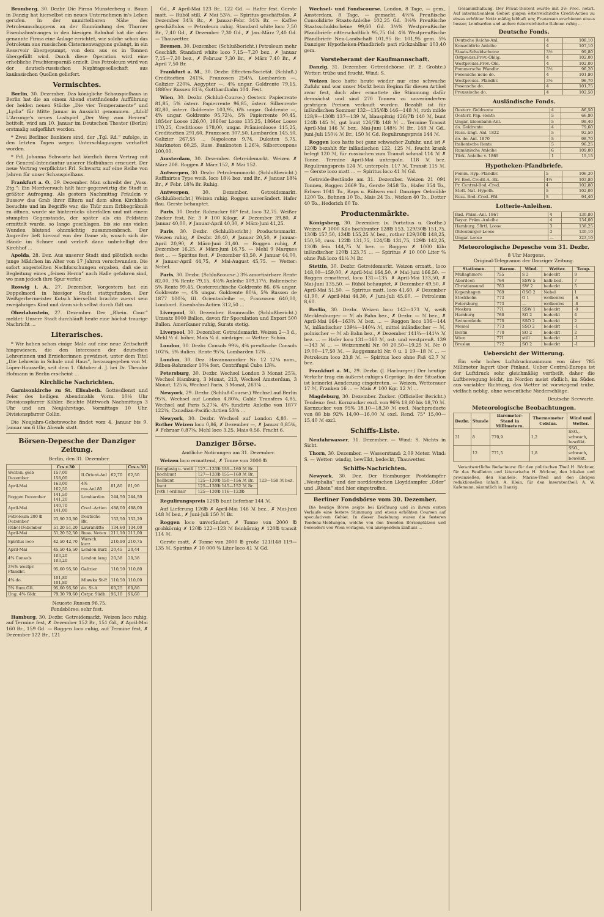Bromberg, 30. Dezbr. Die Firma Münsterberg u. Baum in Danzig hat hierselbst ein neues Unternehmen in's Leben gerufen. In der unmittelbaren Nähe des Petroleumschuppens an der Einmündung des Thorner Eisenbahnstranges in den hiesigen Bahnhof hat die oben genannte Firma eine Anlage errichtet, wie solche schon das Petroleum aus russischen Cisternenwaggons gelangt, in ein Reservoir übergepumpt, von dem aus es in Tonnen übergefüllt wird. Durch diese Operation wird eine erhebliche Frachtersparniß erzielt. Das Petroleum wird von der deutsch-russischen Naphtagesellschaft aus kaukasischen Quellen geliefert.
Vermischtes.
Berlin, 30. Dezember. Das königliche Schauspielhaus in Berlin hat die an einem Abend stattfindende Aufführung der beiden neuen Stücke „Die vier Temperamente“ und „Lydia“ für Mitte Januar in Aussicht genommen. „Adolf L'Arronge's neues Lustspiel „Der Weg zum Herzen“ betitelt, wird am 10. Januar im Deutschen Theater (Berlin) erstmalig aufgeführt werden.
* Zwei Berliner Bankiers sind, der „Tgl. Rd.“ zufolge, in den letzten Tagen wegen Unterschlagungen verhaftet worden.
* Frl. Johanna Schwartz hat kürzlich ihren Vertrag mit der General-Intendantur unserer Hofbühnen erneuert. Der neue Vertrag verpflichtet Frl. Schwartz auf eine Reihe von Jahren für unser Schauspielhaus.
Frankfurt a. O., 29. Dezember. Man schreibt der „Voss. Ztg.“: Ein Mordversuch hält hier gegenwärtig die Stadt in größter Aufregung. Als gestern Nachmittag Fräulein v. Bussow das Grab ihrer Eltern auf dem alten Kirchhofe besuchte und im Begriffe war, die Thür zum Erbbegräbniß zu öffnen, wurde sie hinterrücks überfallen und mit einem stumpfen Gegenstande, der später als ein Feldstein ermittelt wurde, so lange geschlagen, bis sie aus vielen Wunden blutend ohnmächtig zusammenbrach. Der Angreifer ließ hierauf von der Dame ab, wusch sich die Hände im Schnee und verließ dann unbehelligt den Kirchhof ...
Apolda, 28. Dez. Aus unserer Stadt sind plötzlich sechs junge Mädchen im Alter von 17 Jahren verschwunden. Die sofort angestellten Nachforschungen ergaben, daß sie in Begleitung eines „feinen Herrn“ nach Halle gefahren sind, wo man jedoch ihre Spur verlor.
Roswig i. A., 27. Dezember. Vorgestern hat ein Doppelmord in hiesiger Stadt stattgefunden. Der Weißgerbermeister Kotsch hierselbst brachte zuerst sein zweijähriges Kind und dann sich selbst durch Gift um.
Oberlahnstein, 27. Dezember. Der „Rhein. Cour.“ meldet: Unsere Stadt durchläuft heute eine höchst traurige Nachricht ...
Literarisches.
* Wir haben schon einige Male auf eine neue Zeitschrift hingewiesen, die den Interessen der deutschen Lehrerinnen und Erzieherinnen gewidmet, unter dem Titel „Die Lehrerin in Schule und Haus“, herausgegeben von M. Löper-Housselle, seit dem 1. Oktober d. J. bei Dr. Theodor Hofmann in Berlin erscheint ...
Kirchliche Nachrichten.
Garnisonkirche zu St. Elisabeth. Gottesdienst und Feier des heiligen Abendmahls Vorm. 10½ Uhr Divisionspfarrer Köhler. Beichte Mittwoch Nachmittags 3 Uhr und am Neujahrstage, Vormittags 10 Uhr, Divisionspfarrer Collin.
Die Neujahrs-Gebetswoche findet vom 4. Januar bis 9. Januar um 6 Uhr Abends statt.
Börsen-Depesche der Danziger Zeitung.
Berlin, den 31. Dezember.
| | Crs.v.30 | | | Crs.v.30 |
| --- | --- | --- | --- | --- |
| Weizen, gelb Dezember | 157,00 158,00 | II.Orient-Anl | 62,70 | 62,50 |
| April-Mai | 163,00 162,50 | 4% rus.Anl.80 | 81,80 | 81,90 |
| Roggen Dezember | 141,50 141,20 | Lombarden | 244,50 | 244,50 |
| April-Mai | 140,70 141,00 | Cred.-Actien | 488,00 | 488,00 |
| Petroleum 200 ℔ Dezember | 23,90 23,80 | Deutsche Bk. | 152,50 | 152,20 |
| Rüböl Dezember | 51,20 51,20 | Laurahütte | 134,60 | 134,00 |
| April-Mai | 51,20 52,50 | Russ. Noten | 211,10 | 211,00 |
| Spiritus loco | 42,50 42,70 | Warsch. kurz | 210,90 | 210,75 |
| April-Mai | 45,50 45,50 | London kurz | 20,45 | 20,44 |
| 4% Consols | 103,20 103,20 | London lang | 20,38 | 20,38 |
| 3½% westpr. Pfandbr. | 95,60 95,60 | Galizier | 110,50 | 110,80 |
| 4% do. | 101,80 101,80 | Mlawka St-P. | 110,50 | 110,00 |
| 5% Rum.GR. | 95,60 95,60 | do. St-A. | 60,25 | 60,80 |
| Ung. 4% Gldr. | 79,30 79,60 | Ostpr. Südb. | 96,10 | 96,60 |
Neueste Russen 96,75.
Fondsbörse: sehr fest.
Hamburg, 30. Dezbr. Getreidemarkt. Weizen loco ruhig, auf Termine fest, ✗ Dezember 152 Br., 151 Gd., ✗ April-Mai 160 Br., 159 Gd. — Roggen loco ruhig, auf Termine fest, ✗ Dezember 122 Br., 121
Gd., ✗ April-Mai 123 Br., 122 Gd. — Hafer fest. Gerste matt. — Rüböl still, ✗ Mai 53½. — Spiritus geschäftslos, ✗ Dezember 34⅞ Br., ✗ Januar-Febr. 34⅞ Br. — Kaffee geschäftslos. — Petroleum ruhig. Standard white loco 7,50 Br., 7,40 Gd., ✗ Dezember 7,30 Gd., ✗ Jan.-März 7,40 Gd. — Thauwetter.
Bremen, 30. Dezember. (Schlußbericht.) Petroleum mehr Geschäft. Standard white loco 7,15—7,20 bez., ✗ Januar 7,15—7,20 bez., ✗ Februar 7,30 Br., ✗ März 7,40 Br., ✗ April 7,50 Br.
Frankfurt a. M., 30. Dezbr. Effecten-Societät. (Schluß.) Creditactien 241⅝, Franzosen 254¼, Lombarden —, Galizier 220⅝, Aegypter —, 4% ungar. Goldrente 79,15, 1880er Russen 81⅞, Gotthardbahn 104. Fest.
Wien, 30. Dezbr. (Schluß-Course.) Oesterr. Papierrente 81,85, 5% österr. Papierrente 96,85, österr. Silberrente 82,80, österr. Goldrente 103,95, 6% ungar. Goldrente —, 4% ungar. Goldrente 95,72½, 5% Papierrente 90,45, 1854er Loose 126,00, 1860er Loose 135,25, 1864er Loose 170,25, Creditloose 178,00, ungar. Prämienloose 115,25, Creditactien 291,60, Franzosen 307,50, Lombarden 145,50, Galizier 267,55 ... Napoleons 9,74, Dukaten 5,75, Marknoten 60,25, Russ. Banknoten 1,26⅞, Silbercoupons 100,00.
Amsterdam, 30. Dezember. Getreidemarkt. Weizen ✗ März 208. Roggen ✗ März 152, ✗ Mai 152.
Antwerpen, 30. Dezbr. Petroleummarkt. (Schlußbericht.) Raffinirtes Type weiß, loco 18½ bez. und Br., ✗ Januar 18⅜ Br., ✗ Febr. 18⅜ Br. Ruhig.
Antwerpen, 30. Dezember. Getreidemarkt. (Schlußbericht.) Weizen ruhig. Roggen unverändert. Hafer flau. Gerste behauptet.
Paris, 30. Dezbr. Rohzucker 88° fest, loco 32,75. Weißer Zucker fest, Nr. 3 ✗ 100 Kilogr. ✗ Dezember 39,80, ✗ Januar 40,00, ✗ Januar-April 40,30, ✗ März-Juni 41,25.
Paris, 30. Dezbr. (Schlußbericht.) Productenmarkt. Weizen ruhig, ✗ Dezbr. 20,40, ✗ Januar 20,50, ✗ Januar-April 20,90, ✗ März-Juni 21,40. — Roggen ruhig, ✗ Dezember 16,25, ✗ März-Juni 16,75. — Mehl 9 Marques fest ... — Spiritus fest, ✗ Dezember 43,50, ✗ Januar 44,00, ✗ Januar-April 44,75, ✗ Mai-August 45,75. — Wetter: Nebel.
Paris, 30. Dezbr. (Schlußcourse.) 3% amortisirbare Rente 82,00, 3% Rente 79,15, 4½% Anleihe 109,17½, Italienische 5% Rente 99,45, Oesterreichische Goldrente 86, 6% ungar. Goldrente —, 4% ungar. Goldrente 80⅛, 5% Russen de 1877 100⅞, III. Orientanleihe —, Franzosen 640,00, Lombard. Eisenbahn-Actien 312,50 ...
Liverpool, 30. Dezember. Baumwolle. (Schlußbericht.) Umsatz 8000 Ballen, davon für Speculation und Export 500 Ballen. Amerikaner ruhig, Surats stetig.
Liverpool, 30. Dezember. Getreidemarkt. Weizen 2—3 d., Mehl ½ d. höher, Mais ¼ d. niedriger. — Wetter: Schön.
London, 30. Dezbr. Consols 99⅛, 4% preußische Consols 102⅝, 5% italien. Rente 95⅝, Lombarden 12⅜ ...
London, 30. Dez. Havannazucker Nr. 12 12⅛ nom., Rüben-Rohzucker 10⅝ fest, Centrifugal Cuba 13⅜.
Petersburg, 30. Dezbr. Wechsel London 3 Monat 25⅞, Wechsel Hamburg, 3 Monat, 213, Wechsel Amsterdam, 3 Monat, 125⅛, Wechsel Paris, 3 Monat, 263⅞ ...
Newyork, 29. Dezbr. (Schluß-Course.) Wechsel auf Berlin 95¼, Wechsel auf London 4,80⅝, Cable Transfers 4,85, Wechsel auf Paris 5,27⅛, 4% fundirte Anleihe von 1877 122⅝, Canadian-Pacific-Actien 53⅝ ...
Newyork, 30. Dezbr. Wechsel auf London 4,80. — Rother Weizen loco 0,86, ✗ Dezember —, ✗ Januar 0,85⅝, ✗ Februar 0,87⅝. Mehl loco 3,25, Mais 0,56, Fracht 6.
Danziger Börse.
Amtliche Notirungen am 31. Dezember.
Weizen loco ermattend, ✗ Tonne von 2000 ℔
| feinglasig u. weiß | 127—133℔ 155—160 ℳ Br. | 123—158 ℳ bez. |
| hochbunt | 127—133℔ 155—160 ℳ Br. | |
| hellbunt | 125—130℔ 150—156 ℳ Br. | |
| bunt | 125—130℔ 145—152 ℳ Br. | |
| roth / ordinair | 125—130℔ 116—123℔ | |
Regulirungspreis 126℔ bunt lieferbar 144 ℳ.
Auf Lieferung 126℔ ✗ April-Mai 146 ℳ bez., ✗ Mai-Juni 148 ℳ bez., ✗ Juni-Juli 150 ℳ Br.
Roggen loco unverändert, ✗ Tonne von 2000 ℔ grobkörnig ✗ 120℔ 122—123 ℳ feinkörnig ✗ 120℔ transit 114 ℳ.
Gerste matt, ✗ Tonne von 2000 ℔ große 121/148 119—135 ℳ. Spiritus ✗ 10 000 % Liter loco 41 ℳ Gd.
Wechsel- und Fondscourse. London, 8 Tage, — gem., Amsterdam, 8 Tage, — gemacht. 4½% Preußische Consolidirte Staats-Anleihe 102,25 Gd. 3½% Preußische Staatsschuldscheine 99,60 Gd. 3½% Westpreußische Pfandbriefe ritterschaftlich 95,75 Gd. 4% Westpreußische Pfandbriefe Neu-Landschaft 101,95 Br. 101,95 gem. 5% Danziger Hypotheken-Pfandbriefe pari rückzahlbar 103,40 gem.
Vorsteheramt der Kaufmannschaft.
Danzig, 31. Dezember. Getreidebörse. (F. E. Grohte.) Wetter: trübe und feucht. Wind: S.
Weizen loco hatte heute wieder nur eine schwache Zufuhr und war unser Markt beim Beginn für diesen Artikel zwar fest, doch aber ermattete die Stimmung dafür demnächst und sind 270 Tonnen zu unveränderten gestrigen Preisen verkauft worden. Bezahlt ist für inländischen Sommer 132—135/6℔ 146—148 ℳ, roth milde 128/9—130℔ 137—139 ℳ, blauspitzig 126/7℔ 140 ℳ, bunt 124℔ 145 ℳ, gut bunt 126/7℔ 148 ℳ ... Termine Transit April-Mai 146 ℳ bez., Mai-Juni 148½ ℳ Br., 148 ℳ Gd., Juni-Juli 150½ ℳ Br., 150 ℳ Gd. Regulirungspreis 144 ℳ.
Roggen loco hatte bei ganz schwacher Zufuhr, und ist ✗ 120℔ bezahlt für inländischen 122, 125 ℳ, feucht krank belegt 120 ℳ, für russischen zum Transit schmal 114 ℳ ✗ Tonne. Termine April-Mai unterpoln. 118 ℳ bez. Regulirungspreis 124 ℳ, unterpoln. 117 ℳ, Transit 115 ℳ. — Gerste loco matt ... — Spiritus loco 41 ℳ Gd.
Getreide-Bestände am 31. Dezember. Weizen 21 091 Tonnen, Roggen 2669 To., Gerste 3458 To., Hafer 354 To., Erbsen 1041 To., Raps u. Rübsen excl. Danziger Oelmühle 1200 To., Bohnen 10 To., Mais 24 To., Wicken 40 To., Dotter 40 To., Hederich 60 To.
Productenmärkte.
Königsberg, 30. Dezember. (v. Portatius u. Grothe.) Weizen ✗ 1000 Kilo hochbunter 128℔ 153, 129/30℔ 151,75, 130℔ 157,50, 134℔ 155,25 ℳ bez., rother 129/30℔ 148,25, 150,50, russ. 122℔ 131,75, 124/5℔ 131,75, 129℔ 142,25, 130℔ fein 144,75 ℳ bez. — Roggen ✗ 1000 Kilo inländischer 120℔ 123,75 ... — Spiritus ✗ 10 000 Liter % ohne Faß loco 41½ ℳ Br.
Stettin, 30. Dezbr. Getreidemarkt. Weizen ermatt., loco 148,00—159,00, ✗ April-Mai 164,50, ✗ Mai-Juni 166,50. — Roggen ermattend, loco 131—135. ✗ April-Mai 133,50, ✗ Mai-Juni 135,50. — Rüböl behauptet, ✗ Dezember 49,50, ✗ April-Mai 51,50. — Spiritus matt, loco 41,60, ✗ Dezember 41,90, ✗ April-Mai 44,30, ✗ Juni-Juli 45,60. — Petroleum 8,60.
Berlin, 30. Dezbr. Weizen loco 142—173 ℳ, weiß Mecklenburger — ℳ ab Bahn bez., ✗ Dezbr. — ℳ bez., ✗ April-Mai 164—163¾ ℳ bez. ... — Roggen loco 136—144 ℳ, inländischer 139½—140¼ ℳ, mittel inländischer — ℳ, polnischer — ℳ ab Bahn bez., ✗ Dezember 141¾—141½ ℳ bez. ... — Hafer loco 131—160 ℳ, ost- und westpreuß. 139—143 ℳ ... — Weizenmehl Nr. 00 20,50—19,25 ℳ, Nr. 0 19,00—17,50 ℳ. — Roggenmehl Nr. 0 u. 1 19—18 ℳ ... — Petroleum loco 23,8 ℳ. — Spiritus loco ohne Faß 42,7 ℳ bez.
Frankfurt a. M., 29. Dezbr. (J. Harburger.) Der heutige Verkehr trug ein äußerst ruhiges Gepräge. In der Situation ist keinerlei Aenderung eingetreten. — Weizen, Wetterauer 17 ℳ, Franken 16 ... — Mais ✗ 100 Kgr. 12 ℳ ...
Magdeburg, 30. Dezember. Zucker. (Officieller Bericht.) Tendenz: fest. Kornzucker excl. von 96% 18,80 bis 18,70 ℳ. Kornzucker von 95% 18,10—18,30 ℳ excl. Nachproducte von 88 bis 92% 14,00—16,00 ℳ excl. Rend. 75° 15,00—15,40 ℳ excl.
Schiffs-Liste.
Neufahrwasser, 31. Dezember. — Wind: S. Nichts in Sicht.
Thorn, 30. Dezember. — Wasserstand: 2,09 Meter. Wind: S. — Wetter: windig, bewölkt, bedeckt, Thauwetter.
Schiffs-Nachrichten.
Newyork, 30. Dez. Der Hamburger Postdampfer „Westphalia“ und der norddeutschen Lloyddampfer „Oder“ und „Rhein“ sind hier eingetroffen.
Berliner Fondsbörse vom 30. Dezember.
Die heutige Börse zeigte bei Eröffnung und in ihrem ersten Verlaufe eine festere Stimmung und etwas erhöhten Coursen auf speculativem Gebiet. In dieser Beziehung waren die festeren Tendenz-Meldungen, welche von den fremden Börsenplätzen und besonders von Wien vorlagen, von anregendem Einfluss ...
Gesammthaltung. Der Privat-Discont wurde mit 3⅛ Proc. notirt. Auf internationalem Gebiet gingen österreichische Credit-Actien zu etwas erhöhter Notiz mäßig lebhaft um; Franzosen erschienen etwas besser, Lombarden und andere österreichische Bahnen ruhig ...
Deutsche Fonds.
| Deutsche Reichs-Anl. | 4 | 108,10 |
| Konsolidirte Anleihe | 4 | 107,10 |
| Staats-Schuldscheine | 3½ | 99,80 |
| Ostpreuss.Prov.-Oblig. | 4 | 102,00 |
| Westpreuss.Prov.-Obl. | 4 | 102,00 |
| Pommersche Pfandbr. | 3½ | 96,20 |
| Posensche neue do. | 4 | 101,90 |
| Westpreuss. Pfandbr. | 3½ | 96,70 |
| Posensche do. | 4 | 101,75 |
| Preussische do. | 4 | 102,50 |
Ausländische Fonds.
| Oesterr. Goldrente | 4 | 86,50 |
| Oesterr. Pap.-Rente | 5 | 66,90 |
| Ungar. Eisenbahn-Anl. | 5 | 98,40 |
| do. Goldrente | 4 | 79,60 |
| Russ.-Engl. Anl. 1822 | 5 | 92,50 |
| do. do. Anl. 1870 | 5 | 98,70 |
| Italienische Rente | 5 | 96,25 |
| Rumänische Anleihe | 6 | 109,00 |
| Türk. Anleihe v. 1865 | 1 | 15,15 |
Hypotheken-Pfandbriefe.
| Pomm. Hyp.-Pfandbr. | 5 | 106,30 |
| Pr. Bod.-Credit-A.-Bk. | 4½ | 103,80 |
| Pr. Central-Bod.-Cred. | 4 | 102,80 |
| Stett. Nat.-Hypoth. | 5 | 102,00 |
| Russ. Bod.-Cred.-Pfd. | 5 | 94,40 |
Lotterie-Anleihen.
| Bad. Präm.-Anl. 1867 | 4 | 130,80 |
| Bayer. Präm.-Anleihe | 4 | 134,00 |
| Hamburg. 50rtl. Loose | 3 | 138,25 |
| Oldenburger Loose | 3 | 130,10 |
| Ungar. Loose | — | 223,10 |
Meteorologische Depesche vom 31. Dezbr.
8 Uhr Morgens.
Original-Telegramm der Danziger Zeitung.
| Stationen. | Barom. | Wind. | Wetter. | Temp. |
| --- | --- | --- | --- | --- |
| Mullaghmore | 755 | S 3 | bedeckt | 9 |
| Aberdeen | 764 | SSW 5 | halb bed. | 7 |
| Christiansund | 763 | SW 2 | bedeckt | 5 |
| Kopenhagen | 769 | OSO 2 | Nebel | 1 |
| Stockholm | 773 | O 1 | wolkenlos | -6 |
| Petersburg | 773 | — | wolkenlos | -8 |
| Moskau | 771 | SSW 1 | bedeckt | -9 |
| Hamburg | 768 | SO 2 | bedeckt | 4 |
| Swinemünde | 770 | SSO 2 | bedeckt | 2 |
| Memel | 773 | SSO 2 | bedeckt | -1 |
| Berlin | 770 | SO 2 | bedeckt | 2 |
| Wien | 771 | still | bedeckt | -1 |
| Breslau | 772 | SO 2 | bedeckt | -1 |
Uebersicht der Witterung.
Ein sehr hohes Luftdruckmaximum von über 785 Millimeter lagert über Finland. Ueber Central-Europa ist der Luftdruck sehr gleichmäßig vertheilt, daher die Luftbewegung leicht, im Norden meist südlich, im Süden aus variabler Richtung, das Wetter ist vorwiegend trübe, vielfach neblig, ohne wesentliche Niederschläge.
Deutsche Seewarte.
Meteorologische Beobachtungen.
| Dezbr. | Stunde | Barometer-Stand in Millimetern. | Thermometer Celsius. | Wind und Wetter. |
| --- | --- | --- | --- | --- |
| 31 | 8 | 770,9 | 1,2 | SSO., schwach, bewölkt. |
| | 12 | 771,5 | 1,8 | SSO., schwach, bewölkt. |
Verantwortliche Redacteure: für den politischen Theil H. Röckner, für das Feuilleton und Literarische H. Röckner, den lokalen und provinziellen, den Handels-, Marine-Theil und den übrigen redaktionellen Inhalt: A. Klein, für den Inseratentheil: A. W. Kafemann, sämmtlich in Danzig.